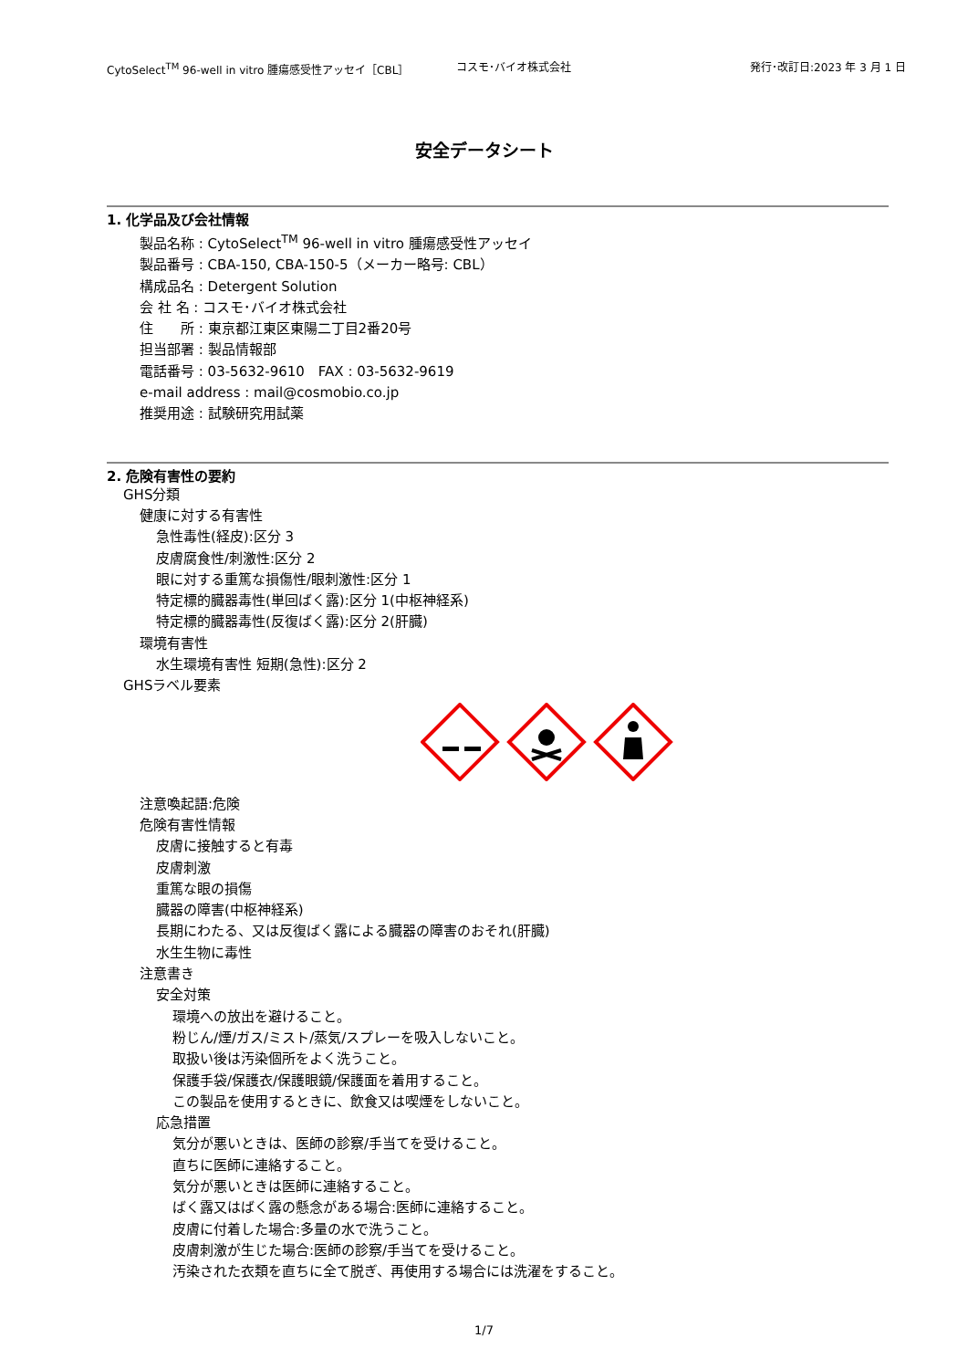CytoSelect<sup>TM</sup> 96-well in vitro 腫瘍感受性アッセイ［CBL］ コスモ･バイオ株式会社 発行･改訂日:2023 年 3 月 1 日
安全データシート
1. 化学品及び会社情報
製品名称 : CytoSelect<sup>TM</sup> 96-well in vitro 腫瘍感受性アッセイ
製品番号 : CBA-150, CBA-150-5（メーカー略号: CBL）
構成品名 : Detergent Solution
会 社 名 : コスモ･バイオ株式会社
住　　所 : 東京都江東区東陽二丁目2番20号
担当部署 : 製品情報部
電話番号 : 03-5632-9610　FAX : 03-5632-9619
e-mail address : mail@cosmobio.co.jp
推奨用途 : 試験研究用試薬
2. 危険有害性の要約
GHS分類
健康に対する有害性
急性毒性(経皮):区分 3
皮膚腐食性/刺激性:区分 2
眼に対する重篤な損傷性/眼刺激性:区分 1
特定標的臓器毒性(単回ばく露):区分 1(中枢神経系)
特定標的臓器毒性(反復ばく露):区分 2(肝臓)
環境有害性
水生環境有害性 短期(急性):区分 2
GHSラベル要素
注意喚起語:危険
危険有害性情報
皮膚に接触すると有毒
皮膚刺激
重篤な眼の損傷
臓器の障害(中枢神経系)
長期にわたる、又は反復ばく露による臓器の障害のおそれ(肝臓)
水生生物に毒性
注意書き
安全対策
環境への放出を避けること。
粉じん/煙/ガス/ミスト/蒸気/スプレーを吸入しないこと。
取扱い後は汚染個所をよく洗うこと。
保護手袋/保護衣/保護眼鏡/保護面を着用すること。
この製品を使用するときに、飲食又は喫煙をしないこと。
応急措置
気分が悪いときは、医師の診察/手当てを受けること。
直ちに医師に連絡すること。
気分が悪いときは医師に連絡すること。
ばく露又はばく露の懸念がある場合:医師に連絡すること。
皮膚に付着した場合:多量の水で洗うこと。
皮膚刺激が生じた場合:医師の診察/手当てを受けること。
汚染された衣類を直ちに全て脱ぎ、再使用する場合には洗濯をすること。
1/7